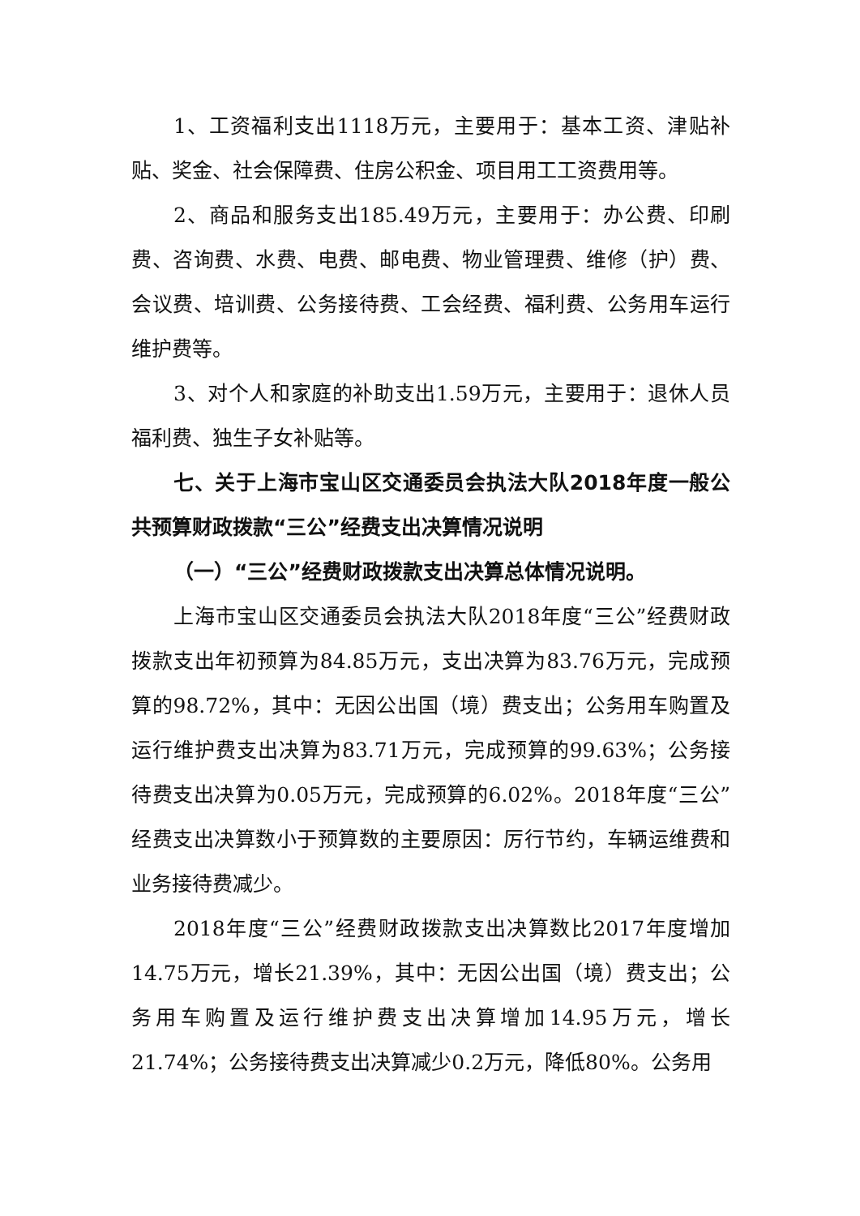1、工资福利支出1118万元，主要用于：基本工资、津贴补贴、奖金、社会保障费、住房公积金、项目用工工资费用等。
2、商品和服务支出185.49万元，主要用于：办公费、印刷费、咨询费、水费、电费、邮电费、物业管理费、维修（护）费、会议费、培训费、公务接待费、工会经费、福利费、公务用车运行维护费等。
3、对个人和家庭的补助支出1.59万元，主要用于：退休人员福利费、独生子女补贴等。
七、关于上海市宝山区交通委员会执法大队2018年度一般公共预算财政拨款“三公”经费支出决算情况说明
（一）“三公”经费财政拨款支出决算总体情况说明。
上海市宝山区交通委员会执法大队2018年度“三公”经费财政拨款支出年初预算为84.85万元，支出决算为83.76万元，完成预算的98.72%，其中：无因公出国（境）费支出；公务用车购置及运行维护费支出决算为83.71万元，完成预算的99.63%；公务接待费支出决算为0.05万元，完成预算的6.02%。2018年度“三公”经费支出决算数小于预算数的主要原因：厉行节约，车辆运维费和业务接待费减少。
2018年度“三公”经费财政拨款支出决算数比2017年度增加14.75万元，增长21.39%，其中：无因公出国（境）费支出；公务用车购置及运行维护费支出决算增加14.95万元，增长21.74%；公务接待费支出决算减少0.2万元，降低80%。公务用